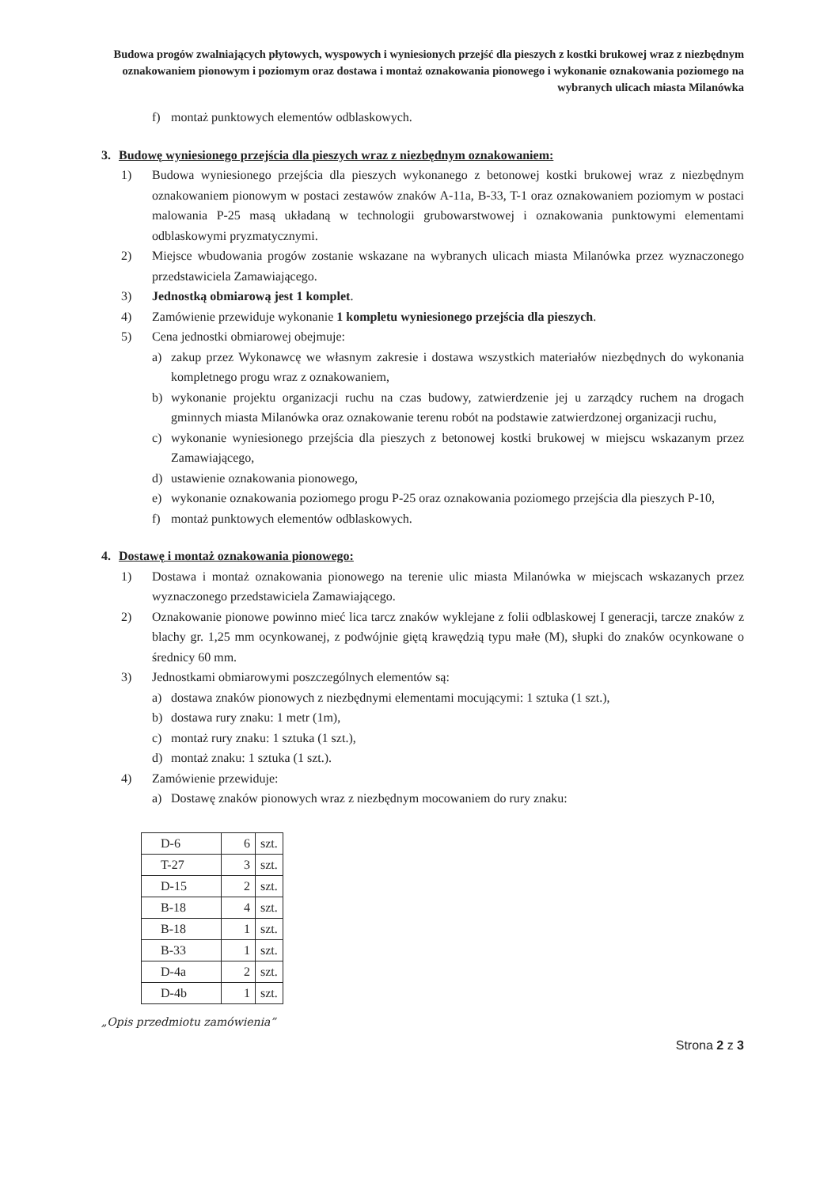Budowa progów zwalniających płytowych, wyspowych i wyniesionych przejść dla pieszych z kostki brukowej wraz z niezbędnym oznakowaniem pionowym i poziomym oraz dostawa i montaż oznakowania pionowego i wykonanie oznakowania poziomego na wybranych ulicach miasta Milanówka
f) montaż punktowych elementów odblaskowych.
3. Budowę wyniesionego przejścia dla pieszych wraz z niezbędnym oznakowaniem:
1) Budowa wyniesionego przejścia dla pieszych wykonanego z betonowej kostki brukowej wraz z niezbędnym oznakowaniem pionowym w postaci zestawów znaków A-11a, B-33, T-1 oraz oznakowaniem poziomym w postaci malowania P-25 masą układaną w technologii grubowarstwowej i oznakowania punktowymi elementami odblaskowymi pryzmatycznymi.
2) Miejsce wbudowania progów zostanie wskazane na wybranych ulicach miasta Milanówka przez wyznaczonego przedstawiciela Zamawiającego.
3) Jednostką obmiarową jest 1 komplet.
4) Zamówienie przewiduje wykonanie 1 kompletu wyniesionego przejścia dla pieszych.
5) Cena jednostki obmiarowej obejmuje:
a) zakup przez Wykonawcę we własnym zakresie i dostawa wszystkich materiałów niezbędnych do wykonania kompletnego progu wraz z oznakowaniem,
b) wykonanie projektu organizacji ruchu na czas budowy, zatwierdzenie jej u zarządcy ruchem na drogach gminnych miasta Milanówka oraz oznakowanie terenu robót na podstawie zatwierdzonej organizacji ruchu,
c) wykonanie wyniesionego przejścia dla pieszych z betonowej kostki brukowej w miejscu wskazanym przez Zamawiającego,
d) ustawienie oznakowania pionowego,
e) wykonanie oznakowania poziomego progu P-25 oraz oznakowania poziomego przejścia dla pieszych P-10,
f) montaż punktowych elementów odblaskowych.
4. Dostawę i montaż oznakowania pionowego:
1) Dostawa i montaż oznakowania pionowego na terenie ulic miasta Milanówka w miejscach wskazanych przez wyznaczonego przedstawiciela Zamawiającego.
2) Oznakowanie pionowe powinno mieć lica tarcz znaków wyklejane z folii odblaskowej I generacji, tarcze znaków z blachy gr. 1,25 mm ocynkowanej, z podwójnie giętą krawędzią typu małe (M), słupki do znaków ocynkowane o średnicy 60 mm.
3) Jednostkami obmiarowymi poszczególnych elementów są:
a) dostawa znaków pionowych z niezbędnymi elementami mocującymi: 1 sztuka (1 szt.),
b) dostawa rury znaku: 1 metr (1m),
c) montaż rury znaku: 1 sztuka (1 szt.),
d) montaż znaku: 1 sztuka (1 szt.).
4) Zamówienie przewiduje:
a) Dostawę znaków pionowych wraz z niezbędnym mocowaniem do rury znaku:
| D-6 | 6 | szt. |
| T-27 | 3 | szt. |
| D-15 | 2 | szt. |
| B-18 | 4 | szt. |
| B-18 | 1 | szt. |
| B-33 | 1 | szt. |
| D-4a | 2 | szt. |
| D-4b | 1 | szt. |
„Opis przedmiotu zamówienia”
Strona 2 z 3